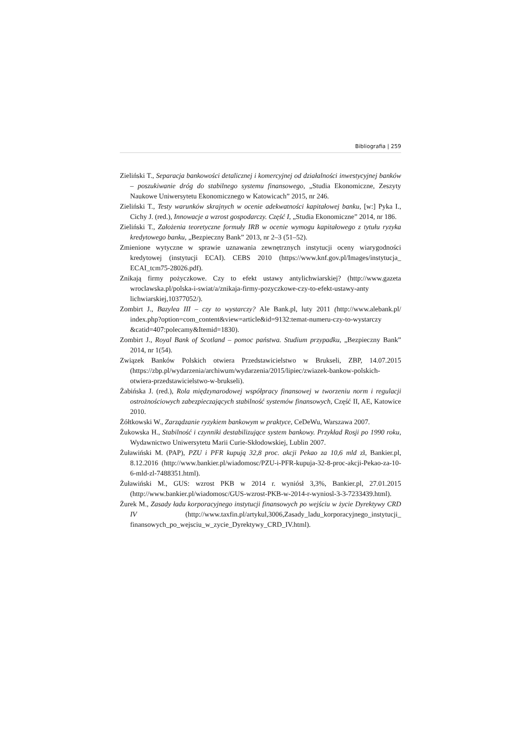Bibliografia | 259
Zieliński T., Separacja bankowości detalicznej i komercyjnej od działalności inwestycyjnej banków – poszukiwanie dróg do stabilnego systemu finansowego, „Studia Ekonomiczne, Zeszyty Naukowe Uniwersytetu Ekonomicznego w Katowicach” 2015, nr 246.
Zieliński T., Testy warunków skrajnych w ocenie adekwatności kapitałowej banku, [w:] Pyka I., Cichy J. (red.), Innowacje a wzrost gospodarczy. Część I, „Studia Ekonomiczne” 2014, nr 186.
Zieliński T., Założenia teoretyczne formuły IRB w ocenie wymogu kapitałowego z tytułu ryzyka kredytowego banku, „Bezpieczny Bank” 2013, nr 2–3 (51–52).
Zmienione wytyczne w sprawie uznawania zewnętrznych instytucji oceny wiarygodności kredytowej (instytucji ECAI). CEBS 2010 (https://www.knf.gov.pl/Images/instytucja_ ECAI_tcm75-28026.pdf).
Znikają firmy pożyczkowe. Czy to efekt ustawy antylichwiarskiej? (http://www.gazeta wroclawska.pl/polska-i-swiat/a/znikaja-firmy-pozyczkowe-czy-to-efekt-ustawy-anty lichwiarskiej,10377052/).
Zombirt J., Bazylea III – czy to wystarczy? Ale Bank.pl, luty 2011 (http://www.alebank.pl/ index.php?option=com_content&view=article&id=9132:temat-numeru-czy-to-wystarczy &catid=407:polecamy&Itemid=1830).
Zombirt J., Royal Bank of Scotland – pomoc państwa. Studium przypadku, „Bezpieczny Bank” 2014, nr 1(54).
Związek Banków Polskich otwiera Przedstawicielstwo w Brukseli, ZBP, 14.07.2015 (https://zbp.pl/wydarzenia/archiwum/wydarzenia/2015/lipiec/zwiazek-bankow-polskich-otwiera-przedstawicielstwo-w-brukseli).
Żabińska J. (red.), Rola międzynarodowej współpracy finansowej w tworzeniu norm i regulacji ostrożnościowych zabezpieczających stabilność systemów finansowych, Część II, AE, Katowice 2010.
Żółtkowski W., Zarządzanie ryzykiem bankowym w praktyce, CeDeWu, Warszawa 2007.
Żukowska H., Stabilność i czynniki destabilizujące system bankowy. Przykład Rosji po 1990 roku, Wydawnictwo Uniwersytetu Marii Curie-Skłodowskiej, Lublin 2007.
Żuławiński M. (PAP), PZU i PFR kupują 32,8 proc. akcji Pekao za 10,6 mld zł, Bankier.pl, 8.12.2016 (http://www.bankier.pl/wiadomosc/PZU-i-PFR-kupuja-32-8-proc-akcji-Pekao-za-10-6-mld-zl-7488351.html).
Żuławiński M., GUS: wzrost PKB w 2014 r. wyniósł 3,3%, Bankier.pl, 27.01.2015 (http://www.bankier.pl/wiadomosc/GUS-wzrost-PKB-w-2014-r-wyniosl-3-3-7233439.html).
Żurek M., Zasady ładu korporacyjnego instytucji finansowych po wejściu w życie Dyrektywy CRD IV (http://www.taxfin.pl/artykul,3006,Zasady_ladu_korporacyjnego_instytucji_ finansowych_po_wejsciu_w_zycie_Dyrektywy_CRD_IV.html).